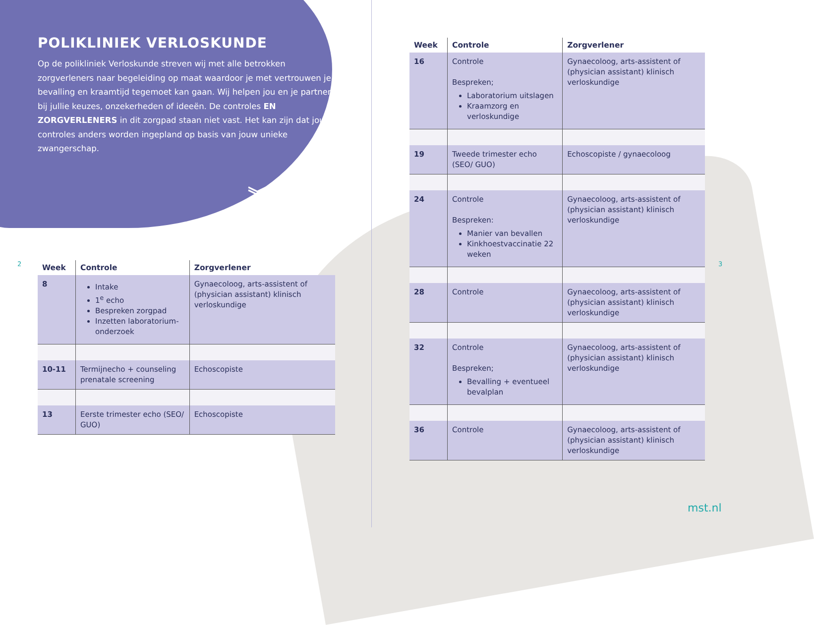POLIKLINIEK VERLOSKUNDE
Op de polikliniek Verloskunde streven wij met alle betrokken zorgverleners naar begeleiding op maat waardoor je met vertrouwen je bevalling en kraamtijd tegemoet kan gaan. Wij helpen jou en je partner bij jullie keuzes, onzekerheden of ideeën. De controles EN ZORGVERLENERS in dit zorgpad staan niet vast. Het kan zijn dat jouw controles anders worden ingepland op basis van jouw unieke zwangerschap.
| Week | Controle | Zorgverlener |
| --- | --- | --- |
| 8 | Intake 1<sup>e</sup> echo Bespreken zorgpad Inzetten laboratorium-onderzoek | Gynaecoloog, arts-assistent of (physician assistant) klinisch verloskundige |
| 10-11 | Termijnecho + counseling prenatale screening | Echoscopiste |
| 13 | Eerste trimester echo (SEO/ GUO) | Echoscopiste |
︾
2 3
| Week | Controle | Zorgverlener |
| --- | --- | --- |
| 16 | Controle Bespreken; Laboratorium uitslagen Kraamzorg en verloskundige | Gynaecoloog, arts-assistent of (physician assistant) klinisch verloskundige |
| 19 | Tweede trimester echo (SEO/ GUO) | Echoscopiste / gynaecoloog |
| 24 | Controle Bespreken: Manier van bevallen Kinkhoestvaccinatie 22 weken | Gynaecoloog, arts-assistent of (physician assistant) klinisch verloskundige |
| 28 | Controle | Gynaecoloog, arts-assistent of (physician assistant) klinisch verloskundige |
| 32 | Controle Bespreken; Bevalling + eventueel bevalplan | Gynaecoloog, arts-assistent of (physician assistant) klinisch verloskundige |
| 36 | Controle | Gynaecoloog, arts-assistent of (physician assistant) klinisch verloskundige |
mst.nl